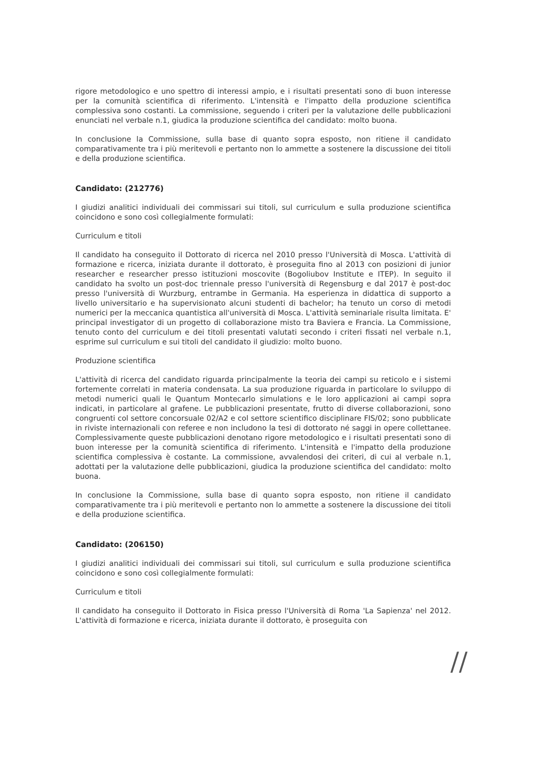rigore metodologico e uno spettro di interessi ampio, e i risultati presentati sono di buon interesse per la comunità scientifica di riferimento. L'intensità e l'impatto della produzione scientifica complessiva sono costanti. La commissione, seguendo i criteri per la valutazione delle pubblicazioni enunciati nel verbale n.1, giudica la produzione scientifica del candidato: molto buona.
In conclusione la Commissione, sulla base di quanto sopra esposto, non ritiene il candidato comparativamente tra i più meritevoli e pertanto non lo ammette a sostenere la discussione dei titoli e della produzione scientifica.
Candidato: (212776)
I giudizi analitici individuali dei commissari sui titoli, sul curriculum e sulla produzione scientifica coincidono e sono così collegialmente formulati:
Curriculum e titoli
Il candidato ha conseguito il Dottorato di ricerca nel 2010 presso l'Università di Mosca. L'attività di formazione e ricerca, iniziata durante il dottorato, è proseguita fino al 2013 con posizioni di junior researcher e researcher presso istituzioni moscovite (Bogoliubov Institute e ITEP). In seguito il candidato ha svolto un post-doc triennale presso l'università di Regensburg e dal 2017 è post-doc presso l'università di Wurzburg, entrambe in Germania. Ha esperienza in didattica di supporto a livello universitario e ha supervisionato alcuni studenti di bachelor; ha tenuto un corso di metodi numerici per la meccanica quantistica all'università di Mosca. L'attività seminariale risulta limitata. E' principal investigator di un progetto di collaborazione misto tra Baviera e Francia. La Commissione, tenuto conto del curriculum e dei titoli presentati valutati secondo i criteri fissati nel verbale n.1, esprime sul curriculum e sui titoli del candidato il giudizio: molto buono.
Produzione scientifica
L'attività di ricerca del candidato riguarda principalmente la teoria dei campi su reticolo e i sistemi fortemente correlati in materia condensata. La sua produzione riguarda in particolare lo sviluppo di metodi numerici quali le Quantum Montecarlo simulations e le loro applicazioni ai campi sopra indicati, in particolare al grafene. Le pubblicazioni presentate, frutto di diverse collaborazioni, sono congruenti col settore concorsuale 02/A2 e col settore scientifico disciplinare FIS/02; sono pubblicate in riviste internazionali con referee e non includono la tesi di dottorato né saggi in opere collettanee. Complessivamente queste pubblicazioni denotano rigore metodologico e i risultati presentati sono di buon interesse per la comunità scientifica di riferimento. L'intensità e l'impatto della produzione scientifica complessiva è costante. La commissione, avvalendosi dei criteri, di cui al verbale n.1, adottati per la valutazione delle pubblicazioni, giudica la produzione scientifica del candidato: molto buona.
In conclusione la Commissione, sulla base di quanto sopra esposto, non ritiene il candidato comparativamente tra i più meritevoli e pertanto non lo ammette a sostenere la discussione dei titoli e della produzione scientifica.
Candidato: (206150)
I giudizi analitici individuali dei commissari sui titoli, sul curriculum e sulla produzione scientifica coincidono e sono così collegialmente formulati:
Curriculum e titoli
Il candidato ha conseguito il Dottorato in Fisica presso l'Università di Roma 'La Sapienza' nel 2012. L'attività di formazione e ricerca, iniziata durante il dottorato, è proseguita con
//